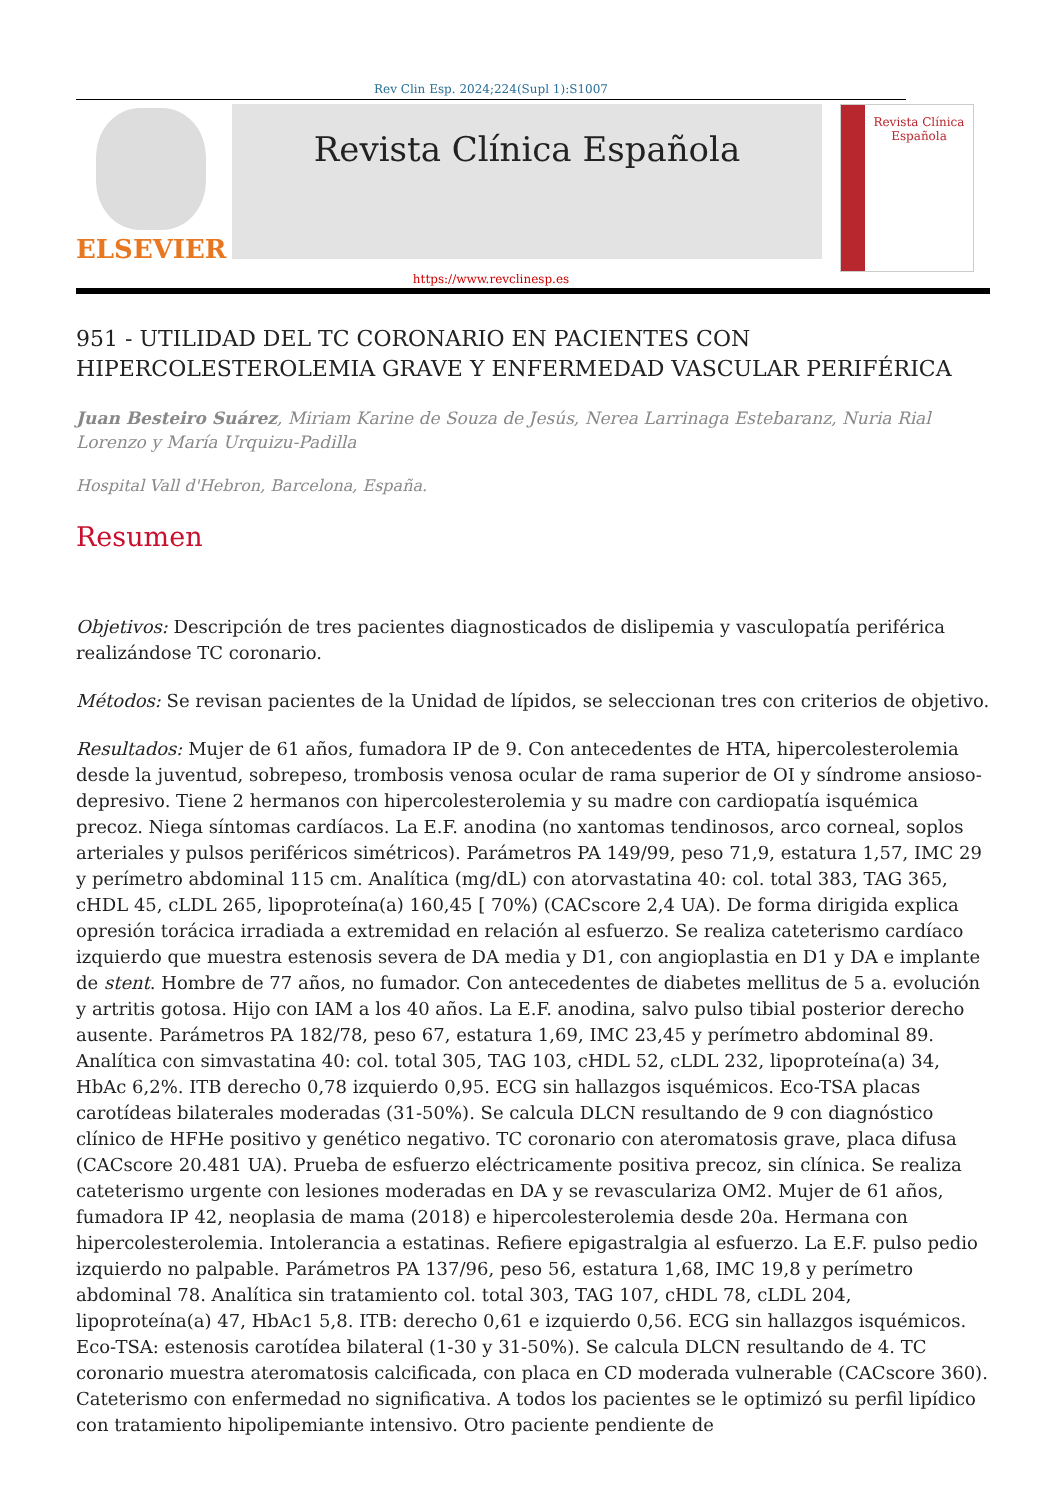Rev Clin Esp. 2024;224(Supl 1):S1007
ELSEVIER
Revista Clínica Española
Revista Clínica Española
https://www.revclinesp.es
951 - UTILIDAD DEL TC CORONARIO EN PACIENTES CON HIPERCOLESTEROLEMIA GRAVE Y ENFERMEDAD VASCULAR PERIFÉRICA
Juan Besteiro Suárez, Miriam Karine de Souza de Jesús, Nerea Larrinaga Estebaranz, Nuria Rial Lorenzo y María Urquizu-Padilla
Hospital Vall d'Hebron, Barcelona, España.
Resumen
Objetivos: Descripción de tres pacientes diagnosticados de dislipemia y vasculopatía periférica realizándose TC coronario.
Métodos: Se revisan pacientes de la Unidad de lípidos, se seleccionan tres con criterios de objetivo.
Resultados: Mujer de 61 años, fumadora IP de 9. Con antecedentes de HTA, hipercolesterolemia desde la juventud, sobrepeso, trombosis venosa ocular de rama superior de OI y síndrome ansioso-depresivo. Tiene 2 hermanos con hipercolesterolemia y su madre con cardiopatía isquémica precoz. Niega síntomas cardíacos. La E.F. anodina (no xantomas tendinosos, arco corneal, soplos arteriales y pulsos periféricos simétricos). Parámetros PA 149/99, peso 71,9, estatura 1,57, IMC 29 y perímetro abdominal 115 cm. Analítica (mg/dL) con atorvastatina 40: col. total 383, TAG 365, cHDL 45, cLDL 265, lipoproteína(a) 160,45 [ 70%) (CACscore 2,4 UA). De forma dirigida explica opresión torácica irradiada a extremidad en relación al esfuerzo. Se realiza cateterismo cardíaco izquierdo que muestra estenosis severa de DA media y D1, con angioplastia en D1 y DA e implante de stent. Hombre de 77 años, no fumador. Con antecedentes de diabetes mellitus de 5 a. evolución y artritis gotosa. Hijo con IAM a los 40 años. La E.F. anodina, salvo pulso tibial posterior derecho ausente. Parámetros PA 182/78, peso 67, estatura 1,69, IMC 23,45 y perímetro abdominal 89. Analítica con simvastatina 40: col. total 305, TAG 103, cHDL 52, cLDL 232, lipoproteína(a) 34, HbAc 6,2%. ITB derecho 0,78 izquierdo 0,95. ECG sin hallazgos isquémicos. Eco-TSA placas carotídeas bilaterales moderadas (31-50%). Se calcula DLCN resultando de 9 con diagnóstico clínico de HFHe positivo y genético negativo. TC coronario con ateromatosis grave, placa difusa (CACscore 20.481 UA). Prueba de esfuerzo eléctricamente positiva precoz, sin clínica. Se realiza cateterismo urgente con lesiones moderadas en DA y se revasculariza OM2. Mujer de 61 años, fumadora IP 42, neoplasia de mama (2018) e hipercolesterolemia desde 20a. Hermana con hipercolesterolemia. Intolerancia a estatinas. Refiere epigastralgia al esfuerzo. La E.F. pulso pedio izquierdo no palpable. Parámetros PA 137/96, peso 56, estatura 1,68, IMC 19,8 y perímetro abdominal 78. Analítica sin tratamiento col. total 303, TAG 107, cHDL 78, cLDL 204, lipoproteína(a) 47, HbAc1 5,8. ITB: derecho 0,61 e izquierdo 0,56. ECG sin hallazgos isquémicos. Eco-TSA: estenosis carotídea bilateral (1-30 y 31-50%). Se calcula DLCN resultando de 4. TC coronario muestra ateromatosis calcificada, con placa en CD moderada vulnerable (CACscore 360). Cateterismo con enfermedad no significativa. A todos los pacientes se le optimizó su perfil lipídico con tratamiento hipolipemiante intensivo. Otro paciente pendiente de